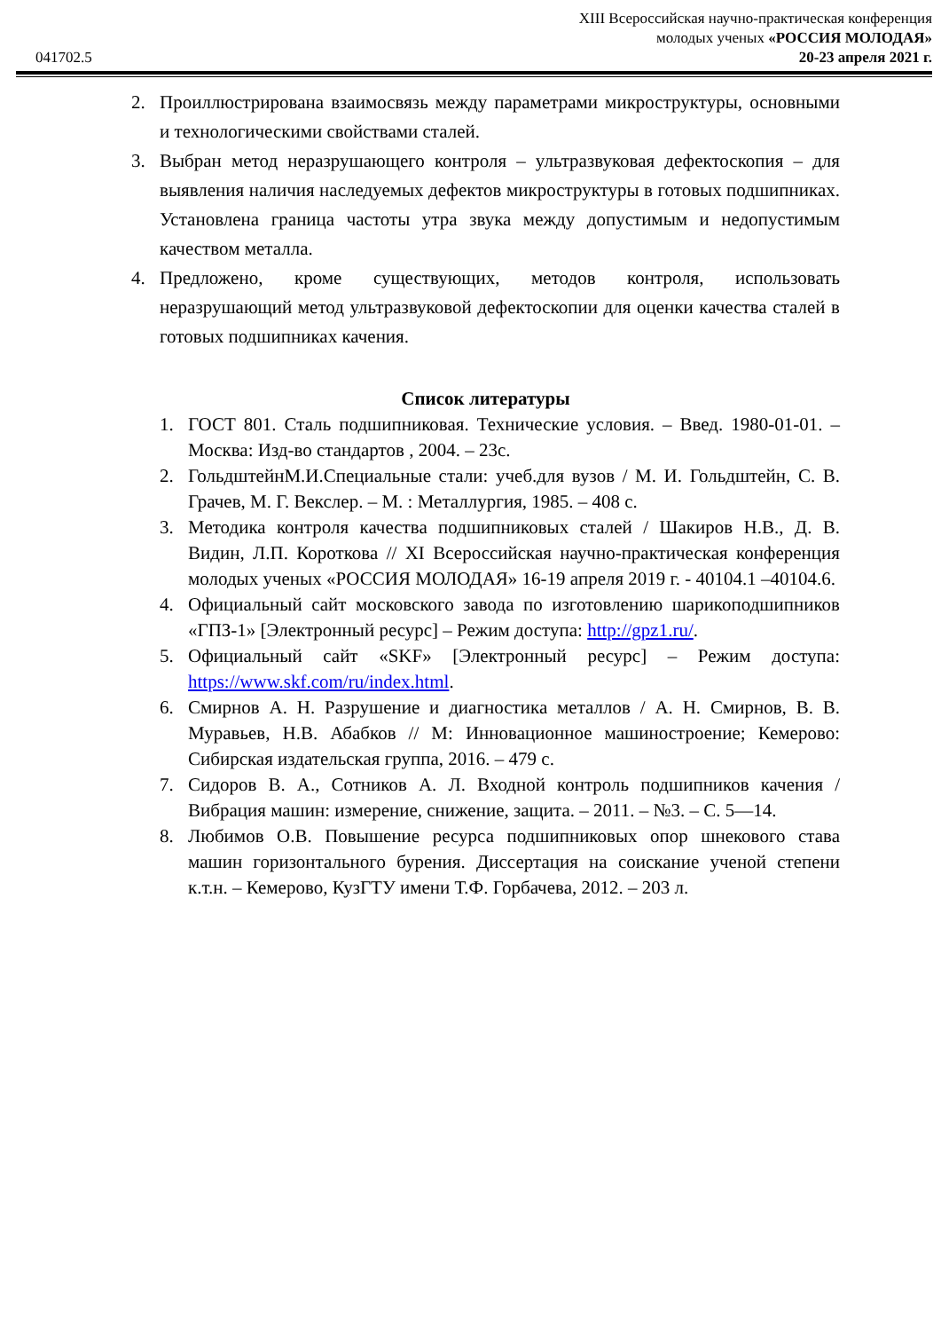041702.5
XIII Всероссийская научно-практическая конференция
молодых ученых «РОССИЯ МОЛОДАЯ»
20-23 апреля 2021 г.
2. Проиллюстрирована взаимосвязь между параметрами микроструктуры, основными и технологическими свойствами сталей.
3. Выбран метод неразрушающего контроля – ультразвуковая дефектоскопия – для выявления наличия наследуемых дефектов микроструктуры в готовых подшипниках. Установлена граница частоты утра звука между допустимым и недопустимым качеством металла.
4. Предложено, кроме существующих, методов контроля, использовать неразрушающий метод ультразвуковой дефектоскопии для оценки качества сталей в готовых подшипниках качения.
Список литературы
1. ГОСТ 801. Сталь подшипниковая. Технические условия. – Введ. 1980-01-01. – Москва: Изд-во стандартов , 2004. – 23с.
2. ГольдштейнМ.И.Специальные стали: учеб.для вузов / М. И. Гольдштейн, С. В. Грачев, М. Г. Векслер. – М. : Металлургия, 1985. – 408 с.
3. Методика контроля качества подшипниковых сталей / Шакиров Н.В., Д. В. Видин, Л.П. Короткова // XI Всероссийская научно-практическая конференция молодых ученых «РОССИЯ МОЛОДАЯ» 16-19 апреля 2019 г. - 40104.1 –40104.6.
4. Официальный сайт московского завода по изготовлению шарикоподшипников «ГПЗ-1» [Электронный ресурс] – Режим доступа: http://gpz1.ru/.
5. Официальный сайт «SKF» [Электронный ресурс] – Режим доступа: https://www.skf.com/ru/index.html.
6. Смирнов А. Н. Разрушение и диагностика металлов / А. Н. Смирнов, В. В. Муравьев, Н.В. Абабков // М: Инновационное машиностроение; Кемерово: Сибирская издательская группа, 2016. – 479 с.
7. Сидоров В. А., Сотников А. Л. Входной контроль подшипников качения / Вибрация машин: измерение, снижение, защита. – 2011. – №3. – С. 5—14.
8. Любимов О.В. Повышение ресурса подшипниковых опор шнекового става машин горизонтального бурения. Диссертация на соискание ученой степени к.т.н. – Кемерово, КузГТУ имени Т.Ф. Горбачева, 2012. – 203 л.